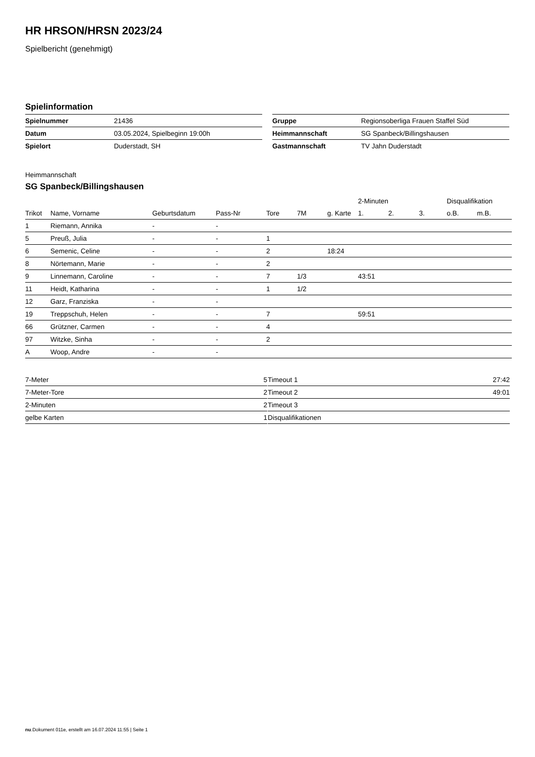HR HRSON/HRSN 2023/24
Spielbericht (genehmigt)
Spielinformation
| Spielnummer | 21436 |
| Datum | 03.05.2024, Spielbeginn 19:00h |
| Spielort | Duderstadt, SH |
| Gruppe | Regionsoberliga Frauen Staffel Süd |
| Heimmannschaft | SG Spanbeck/Billingshausen |
| Gastmannschaft | TV Jahn Duderstadt |
Heimmannschaft
SG Spanbeck/Billingshausen
| | | | | | | | 2-Minuten | | | Disqualifikation | |
| --- | --- | --- | --- | --- | --- | --- | --- | --- | --- | --- | --- |
| Trikot | Name, Vorname | Geburtsdatum | Pass-Nr | Tore | 7M | g. Karte | 1. | 2. | 3. | o.B. | m.B. |
| 1 | Riemann, Annika | - | - | | | | | | | | |
| 5 | Preuß, Julia | - | - | 1 | | | | | | | |
| 6 | Semenic, Celine | - | - | 2 | | 18:24 | | | | | |
| 8 | Nörtemann, Marie | - | - | 2 | | | | | | | |
| 9 | Linnemann, Caroline | - | - | 7 | 1/3 | | 43:51 | | | | |
| 11 | Heidt, Katharina | - | - | 1 | 1/2 | | | | | | |
| 12 | Garz, Franziska | - | - | | | | | | | | |
| 19 | Treppschuh, Helen | - | - | 7 | | | 59:51 | | | | |
| 66 | Grützner, Carmen | - | - | 4 | | | | | | | |
| 97 | Witzke, Sinha | - | - | 2 | | | | | | | |
| A | Woop, Andre | - | - | | | | | | | | |
| 7-Meter | 5 |
| 7-Meter-Tore | 2 |
| 2-Minuten | 2 |
| gelbe Karten | 1 |
| Timeout 1 | 27:42 |
| Timeout 2 | 49:01 |
| Timeout 3 | |
| Disqualifikationen | |
nu.Dokument 011e, erstellt am 16.07.2024 11:55 | Seite 1